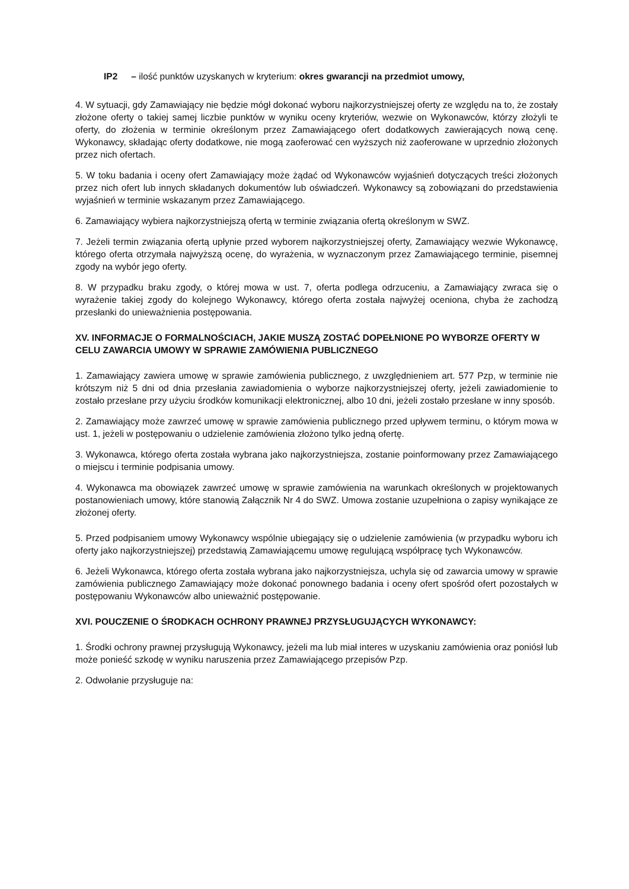IP2 – ilość punktów uzyskanych w kryterium: okres gwarancji na przedmiot umowy,
4. W sytuacji, gdy Zamawiający nie będzie mógł dokonać wyboru najkorzystniejszej oferty ze względu na to, że zostały złożone oferty o takiej samej liczbie punktów w wyniku oceny kryteriów, wezwie on Wykonawców, którzy złożyli te oferty, do złożenia w terminie określonym przez Zamawiającego ofert dodatkowych zawierających nową cenę. Wykonawcy, składając oferty dodatkowe, nie mogą zaoferować cen wyższych niż zaoferowane w uprzednio złożonych przez nich ofertach.
5. W toku badania i oceny ofert Zamawiający może żądać od Wykonawców wyjaśnień dotyczących treści złożonych przez nich ofert lub innych składanych dokumentów lub oświadczeń. Wykonawcy są zobowiązani do przedstawienia wyjaśnień w terminie wskazanym przez Zamawiającego.
6. Zamawiający wybiera najkorzystniejszą ofertą w terminie związania ofertą określonym w SWZ.
7. Jeżeli termin związania ofertą upłynie przed wyborem najkorzystniejszej oferty, Zamawiający wezwie Wykonawcę, którego oferta otrzymała najwyższą ocenę, do wyrażenia, w wyznaczonym przez Zamawiającego terminie, pisemnej zgody na wybór jego oferty.
8. W przypadku braku zgody, o której mowa w ust. 7, oferta podlega odrzuceniu, a Zamawiający zwraca się o wyrażenie takiej zgody do kolejnego Wykonawcy, którego oferta została najwyżej oceniona, chyba że zachodzą przesłanki do unieważnienia postępowania.
XV. INFORMACJE O FORMALNOŚCIACH, JAKIE MUSZĄ ZOSTAĆ DOPEŁNIONE PO WYBORZE OFERTY W CELU ZAWARCIA UMOWY W SPRAWIE ZAMÓWIENIA PUBLICZNEGO
1. Zamawiający zawiera umowę w sprawie zamówienia publicznego, z uwzględnieniem art. 577 Pzp, w terminie nie krótszym niż 5 dni od dnia przesłania zawiadomienia o wyborze najkorzystniejszej oferty, jeżeli zawiadomienie to zostało przesłane przy użyciu środków komunikacji elektronicznej, albo 10 dni, jeżeli zostało przesłane w inny sposób.
2. Zamawiający może zawrzeć umowę w sprawie zamówienia publicznego przed upływem terminu, o którym mowa w ust. 1, jeżeli w postępowaniu o udzielenie zamówienia złożono tylko jedną ofertę.
3. Wykonawca, którego oferta została wybrana jako najkorzystniejsza, zostanie poinformowany przez Zamawiającego o miejscu i terminie podpisania umowy.
4. Wykonawca ma obowiązek zawrzeć umowę w sprawie zamówienia na warunkach określonych w projektowanych postanowieniach umowy, które stanowią Załącznik Nr 4 do SWZ. Umowa zostanie uzupełniona o zapisy wynikające ze złożonej oferty.
5. Przed podpisaniem umowy Wykonawcy wspólnie ubiegający się o udzielenie zamówienia (w przypadku wyboru ich oferty jako najkorzystniejszej) przedstawią Zamawiającemu umowę regulującą współpracę tych Wykonawców.
6. Jeżeli Wykonawca, którego oferta została wybrana jako najkorzystniejsza, uchyla się od zawarcia umowy w sprawie zamówienia publicznego Zamawiający może dokonać ponownego badania i oceny ofert spośród ofert pozostałych w postępowaniu Wykonawców albo unieważnić postępowanie.
XVI. POUCZENIE O ŚRODKACH OCHRONY PRAWNEJ PRZYSŁUGUJĄCYCH WYKONAWCY:
1. Środki ochrony prawnej przysługują Wykonawcy, jeżeli ma lub miał interes w uzyskaniu zamówienia oraz poniósł lub może ponieść szkodę w wyniku naruszenia przez Zamawiającego przepisów Pzp.
2. Odwołanie przysługuje na: